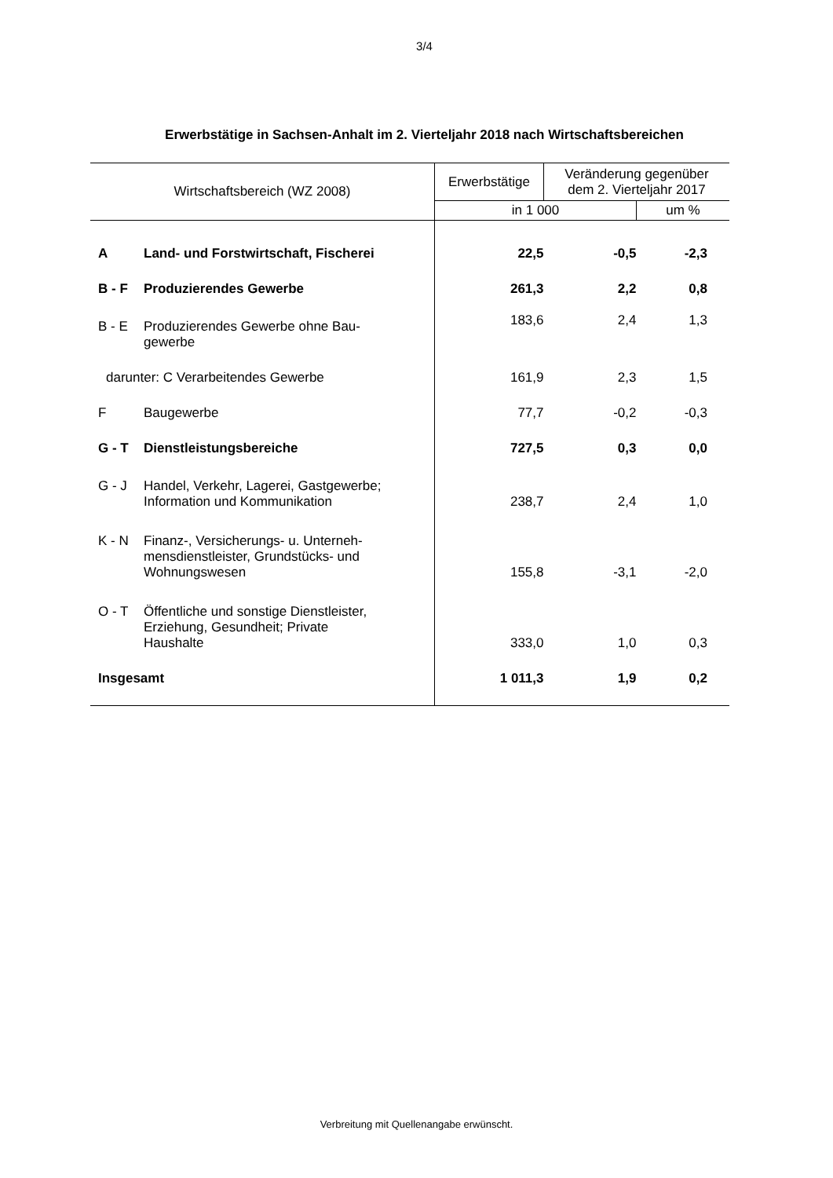3/4
Erwerbstätige in Sachsen-Anhalt im 2. Vierteljahr 2018 nach Wirtschaftsbereichen
| Wirtschaftsbereich (WZ 2008) | Erwerbstätige | Veränderung gegenüber dem 2. Vierteljahr 2017 | |
| --- | --- | --- | --- |
| | in 1 000 | | um % |
| A Land- und Forstwirtschaft, Fischerei | 22,5 | -0,5 | -2,3 |
| B - F Produzierendes Gewerbe | 261,3 | 2,2 | 0,8 |
| B - E Produzierendes Gewerbe ohne Bau- gewerbe | 183,6 | 2,4 | 1,3 |
| darunter: C Verarbeitendes Gewerbe | 161,9 | 2,3 | 1,5 |
| F Baugewerbe | 77,7 | -0,2 | -0,3 |
| G - T Dienstleistungsbereiche | 727,5 | 0,3 | 0,0 |
| G - J Handel, Verkehr, Lagerei, Gastgewerbe; Information und Kommunikation | 238,7 | 2,4 | 1,0 |
| K - N Finanz-, Versicherungs- u. Unterneh- mensdienstleister, Grundstücks- und Wohnungswesen | 155,8 | -3,1 | -2,0 |
| O - T Öffentliche und sonstige Dienstleister, Erziehung, Gesundheit; Private Haushalte | 333,0 | 1,0 | 0,3 |
| Insgesamt | 1 011,3 | 1,9 | 0,2 |
Verbreitung mit Quellenangabe erwünscht.